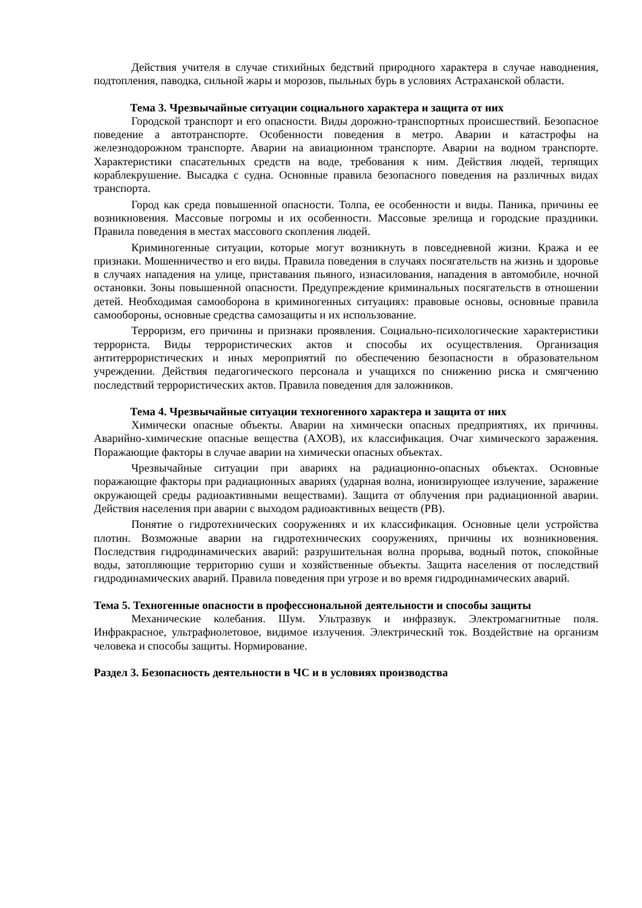Действия учителя в случае стихийных бедствий природного характера в случае наводнения, подтопления, паводка, сильной жары и морозов, пыльных бурь в условиях Астраханской области.
Тема 3. Чрезвычайные ситуации социального характера и защита от них
Городской транспорт и его опасности. Виды дорожно-транспортных происшествий. Безопасное поведение а автотранспорте. Особенности поведения в метро. Аварии и катастрофы на железнодорожном транспорте. Аварии на авиационном транспорте. Аварии на водном транспорте. Характеристики спасательных средств на воде, требования к ним. Действия людей, терпящих кораблекрушение. Высадка с судна. Основные правила безопасного поведения на различных видах транспорта.
Город как среда повышенной опасности. Толпа, ее особенности и виды. Паника, причины ее возникновения. Массовые погромы и их особенности. Массовые зрелища и городские праздники. Правила поведения в местах массового скопления людей.
Криминогенные ситуации, которые могут возникнуть в повседневной жизни. Кража и ее признаки. Мошенничество и его виды. Правила поведения в случаях посягательств на жизнь и здоровье в случаях нападения на улице, приставания пьяного, изнасилования, нападения в автомобиле, ночной остановки. Зоны повышенной опасности. Предупреждение криминальных посягательств в отношении детей. Необходимая самооборона в криминогенных ситуациях: правовые основы, основные правила самообороны, основные средства самозащиты и их использование.
Терроризм, его причины и признаки проявления. Социально-психологические характеристики террориста. Виды террористических актов и способы их осуществления. Организация антитеррористических и иных мероприятий по обеспечению безопасности в образовательном учреждении. Действия педагогического персонала и учащихся по снижению риска и смягчению последствий террористических актов. Правила поведения для заложников.
Тема 4. Чрезвычайные ситуации техногенного характера и защита от них
Химически опасные объекты. Аварии на химически опасных предприятиях, их причины. Аварийно-химические опасные вещества (АХОВ), их классификация. Очаг химического заражения. Поражающие факторы в случае аварии на химически опасных объектах.
Чрезвычайные ситуации при авариях на радиационно-опасных объектах. Основные поражающие факторы при радиационных авариях (ударная волна, ионизирующее излучение, заражение окружающей среды радиоактивными веществами). Защита от облучения при радиационной аварии. Действия населения при аварии с выходом радиоактивных веществ (РВ).
Понятие о гидротехнических сооружениях и их классификация. Основные цели устройства плотин. Возможные аварии на гидротехнических сооружениях, причины их возникновения. Последствия гидродинамических аварий: разрушительная волна прорыва, водный поток, спокойные воды, затопляющие территорию суши и хозяйственные объекты. Защита населения от последствий гидродинамических аварий. Правила поведения при угрозе и во время гидродинамических аварий.
Тема 5. Техногенные опасности в профессиональной деятельности и способы защиты
Механические колебания. Шум. Ультразвук и инфразвук. Электромагнитные поля. Инфракрасное, ультрафиолетовое, видимое излучения. Электрический ток. Воздействие на организм человека и способы защиты. Нормирование.
Раздел 3. Безопасность деятельности в ЧС и в условиях производства